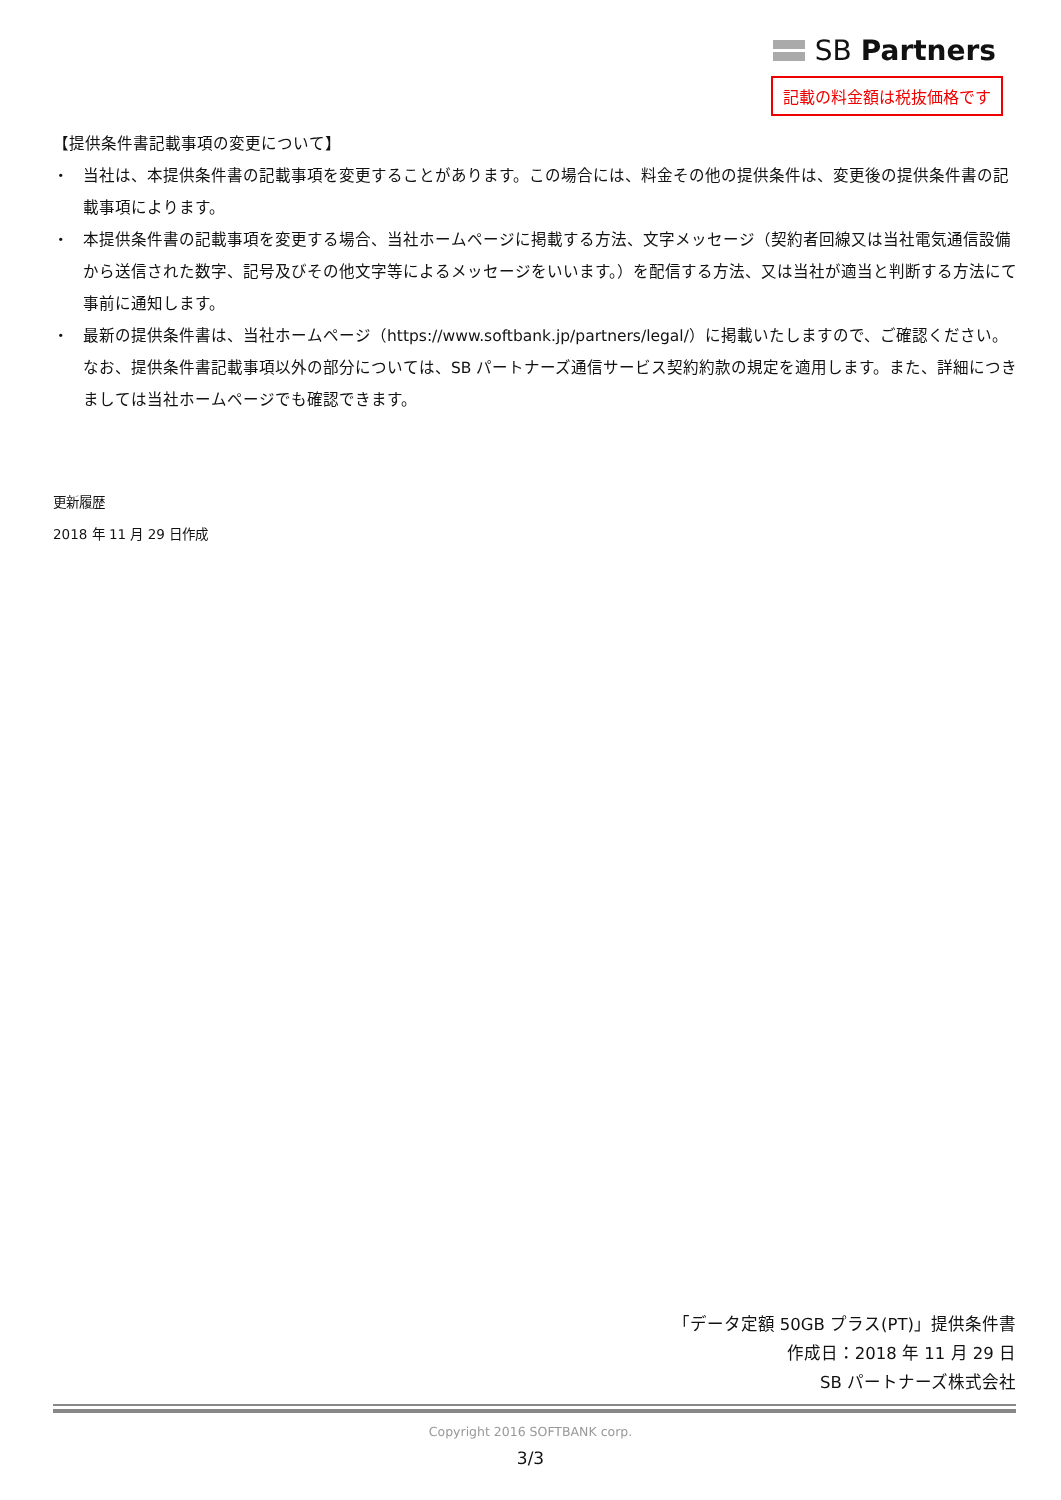SB Partners
記載の料金額は税抜価格です
【提供条件書記載事項の変更について】
・ 当社は、本提供条件書の記載事項を変更することがあります。この場合には、料金その他の提供条件は、変更後の提供条件書の記載事項によります。
・ 本提供条件書の記載事項を変更する場合、当社ホームページに掲載する方法、文字メッセージ（契約者回線又は当社電気通信設備から送信された数字、記号及びその他文字等によるメッセージをいいます。）を配信する方法、又は当社が適当と判断する方法にて事前に通知します。
・ 最新の提供条件書は、当社ホームページ（https://www.softbank.jp/partners/legal/）に掲載いたしますので、ご確認ください。なお、提供条件書記載事項以外の部分については、SB パートナーズ通信サービス契約約款の規定を適用します。また、詳細につきましては当社ホームページでも確認できます。
更新履歴
2018 年 11 月 29 日作成
「データ定額 50GB プラス(PT)」提供条件書
作成日：2018 年 11 月 29 日
SB パートナーズ株式会社
Copyright 2016 SOFTBANK corp.
3/3